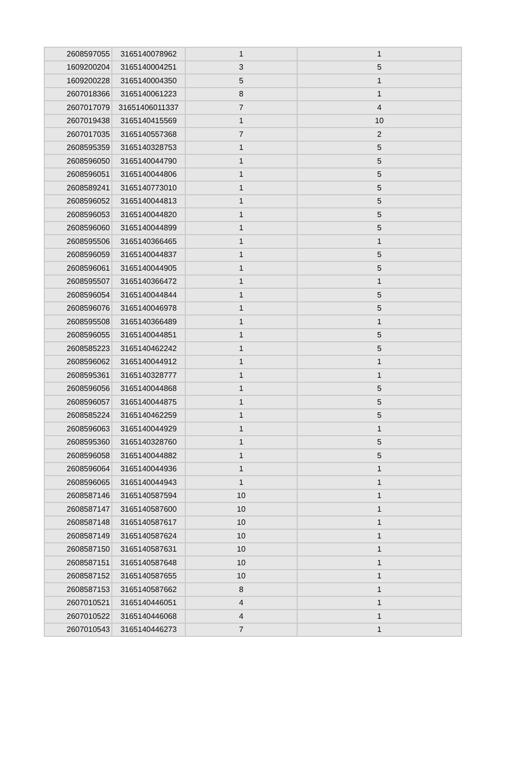| 2608597055 | 3165140078962 | 1 | 1 |
| 1609200204 | 3165140004251 | 3 | 5 |
| 1609200228 | 3165140004350 | 5 | 1 |
| 2607018366 | 3165140061223 | 8 | 1 |
| 2607017079 | 31651406011337 | 7 | 4 |
| 2607019438 | 3165140415569 | 1 | 10 |
| 2607017035 | 3165140557368 | 7 | 2 |
| 2608595359 | 3165140328753 | 1 | 5 |
| 2608596050 | 3165140044790 | 1 | 5 |
| 2608596051 | 3165140044806 | 1 | 5 |
| 2608589241 | 3165140773010 | 1 | 5 |
| 2608596052 | 3165140044813 | 1 | 5 |
| 2608596053 | 3165140044820 | 1 | 5 |
| 2608596060 | 3165140044899 | 1 | 5 |
| 2608595506 | 3165140366465 | 1 | 1 |
| 2608596059 | 3165140044837 | 1 | 5 |
| 2608596061 | 3165140044905 | 1 | 5 |
| 2608595507 | 3165140366472 | 1 | 1 |
| 2608596054 | 3165140044844 | 1 | 5 |
| 2608596076 | 3165140046978 | 1 | 5 |
| 2608595508 | 3165140366489 | 1 | 1 |
| 2608596055 | 3165140044851 | 1 | 5 |
| 2608585223 | 3165140462242 | 1 | 5 |
| 2608596062 | 3165140044912 | 1 | 1 |
| 2608595361 | 3165140328777 | 1 | 1 |
| 2608596056 | 3165140044868 | 1 | 5 |
| 2608596057 | 3165140044875 | 1 | 5 |
| 2608585224 | 3165140462259 | 1 | 5 |
| 2608596063 | 3165140044929 | 1 | 1 |
| 2608595360 | 3165140328760 | 1 | 5 |
| 2608596058 | 3165140044882 | 1 | 5 |
| 2608596064 | 3165140044936 | 1 | 1 |
| 2608596065 | 3165140044943 | 1 | 1 |
| 2608587146 | 3165140587594 | 10 | 1 |
| 2608587147 | 3165140587600 | 10 | 1 |
| 2608587148 | 3165140587617 | 10 | 1 |
| 2608587149 | 3165140587624 | 10 | 1 |
| 2608587150 | 3165140587631 | 10 | 1 |
| 2608587151 | 3165140587648 | 10 | 1 |
| 2608587152 | 3165140587655 | 10 | 1 |
| 2608587153 | 3165140587662 | 8 | 1 |
| 2607010521 | 3165140446051 | 4 | 1 |
| 2607010522 | 3165140446068 | 4 | 1 |
| 2607010543 | 3165140446273 | 7 | 1 |